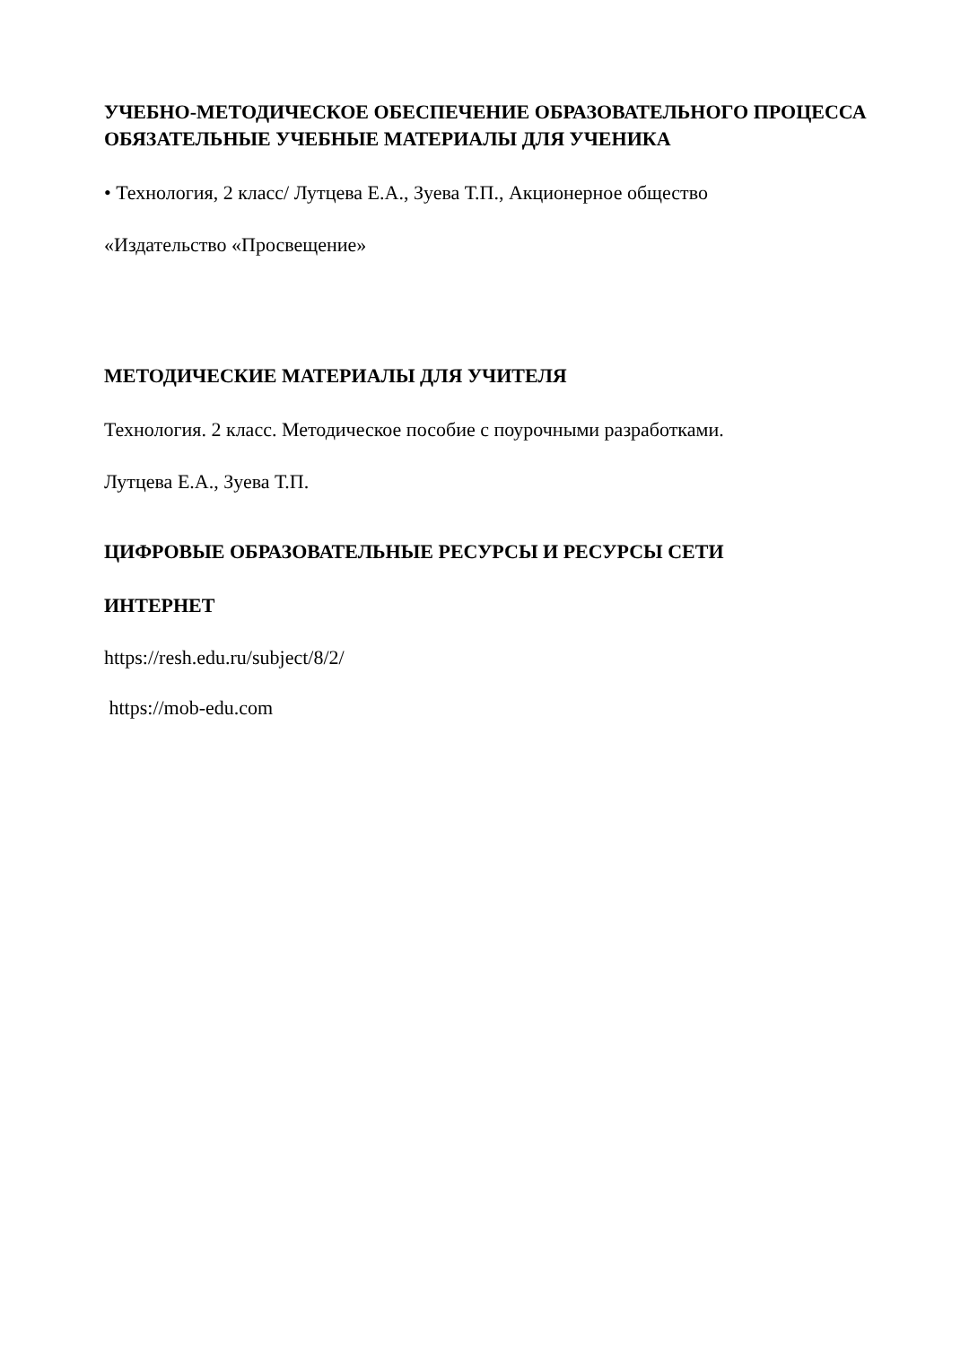УЧЕБНО-МЕТОДИЧЕСКОЕ ОБЕСПЕЧЕНИЕ ОБРАЗОВАТЕЛЬНОГО ПРОЦЕССА
ОБЯЗАТЕЛЬНЫЕ УЧЕБНЫЕ МАТЕРИАЛЫ ДЛЯ УЧЕНИКА
• Технология, 2 класс/ Лутцева Е.А., Зуева Т.П., Акционерное общество
«Издательство «Просвещение»
МЕТОДИЧЕСКИЕ МАТЕРИАЛЫ ДЛЯ УЧИТЕЛЯ
Технология. 2 класс. Методическое пособие с поурочными разработками.
Лутцева Е.А., Зуева Т.П.
ЦИФРОВЫЕ ОБРАЗОВАТЕЛЬНЫЕ РЕСУРСЫ И РЕСУРСЫ СЕТИ
ИНТЕРНЕТ
https://resh.edu.ru/subject/8/2/
https://mob-edu.com